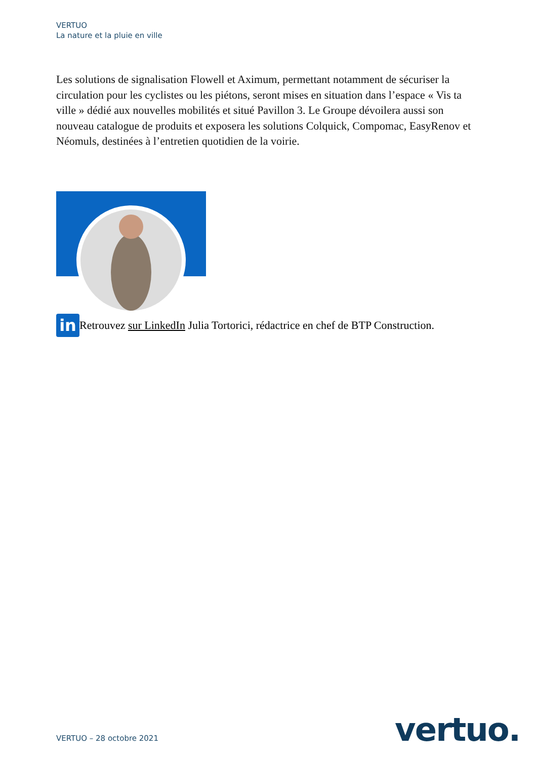VERTUO
La nature et la pluie en ville
Les solutions de signalisation Flowell et Aximum, permettant notamment de sécuriser la circulation pour les cyclistes ou les piétons, seront mises en situation dans l’espace « Vis ta ville » dédié aux nouvelles mobilités et situé Pavillon 3. Le Groupe dévoilera aussi son nouveau catalogue de produits et exposera les solutions Colquick, Compomac, EasyRenov et Néomuls, destinées à l’entretien quotidien de la voirie.
in
Retrouvez sur LinkedIn Julia Tortorici, rédactrice en chef de BTP Construction.
VERTUO – 28 octobre 2021 vertuo.